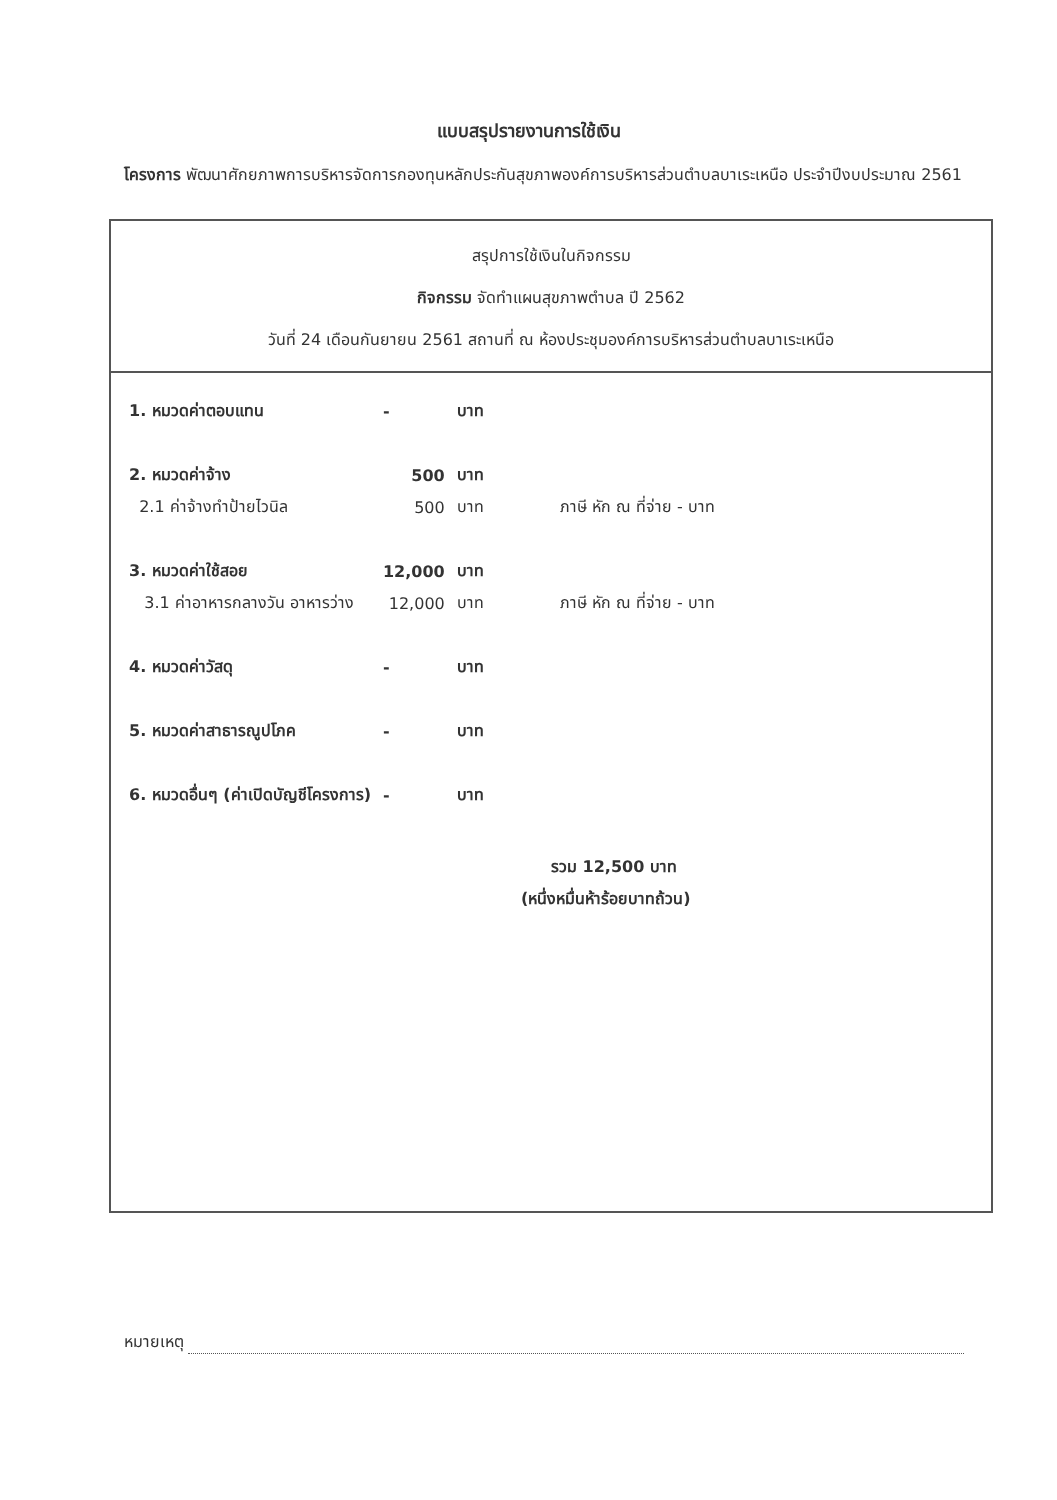แบบสรุปรายงานการใช้เงิน
โครงการ พัฒนาศักยภาพการบริหารจัดการกองทุนหลักประกันสุขภาพองค์การบริหารส่วนตำบลบาเระเหนือ ประจำปีงบประมาณ 2561
สรุปการใช้เงินในกิจกรรม
กิจกรรม จัดทำแผนสุขภาพตำบล ปี 2562
วันที่ 24 เดือนกันยายน 2561 สถานที่ ณ ห้องประชุมองค์การบริหารส่วนตำบลบาเระเหนือ
| 1. หมวดค่าตอบแทน | - | บาท | |
| 2. หมวดค่าจ้าง | 500 | บาท | |
| 2.1 ค่าจ้างทำป้ายไวนิล | 500 | บาท | ภาษี หัก ณ ที่จ่าย - บาท |
| 3. หมวดค่าใช้สอย | 12,000 | บาท | |
| 3.1 ค่าอาหารกลางวัน อาหารว่าง | 12,000 | บาท | ภาษี หัก ณ ที่จ่าย - บาท |
| 4. หมวดค่าวัสดุ | - | บาท | |
| 5. หมวดค่าสาธารณูปโภค | - | บาท | |
| 6. หมวดอื่นๆ (ค่าเปิดบัญชีโครงการ) | - | บาท | |
รวม 12,500 บาท
(หนึ่งหมื่นห้าร้อยบาทถ้วน)
หมายเหตุ